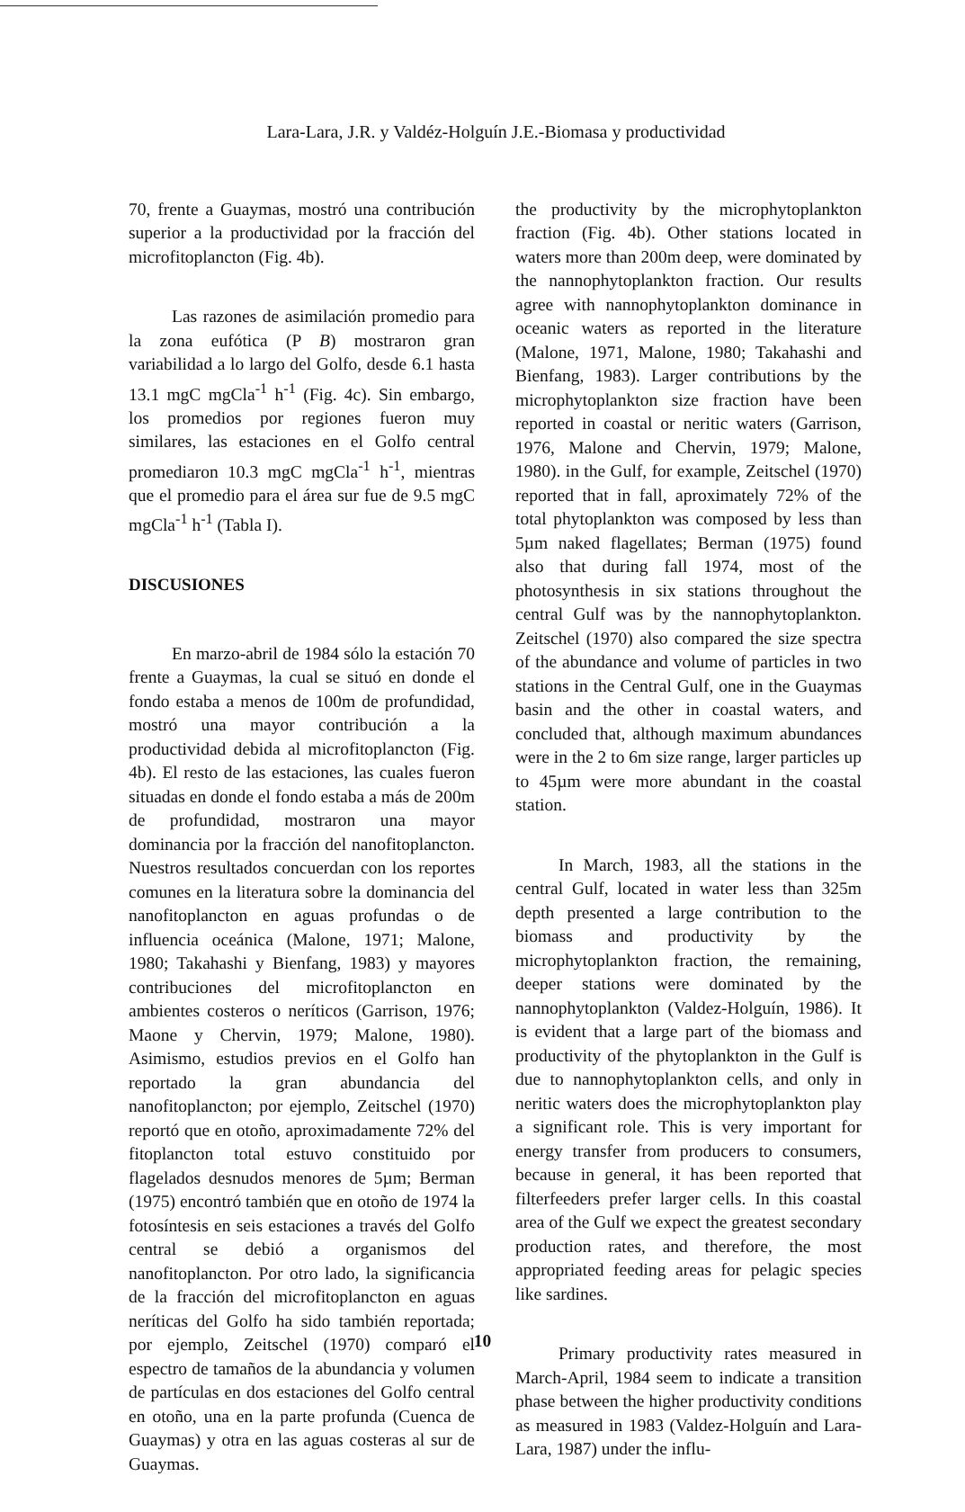Lara-Lara, J.R. y Valdéz-Holguín J.E.-Biomasa y productividad
70, frente a Guaymas, mostró una contribución superior a la productividad por la fracción del microfitoplancton (Fig. 4b).
Las razones de asimilación promedio para la zona eufótica (P B) mostraron gran variabilidad a lo largo del Golfo, desde 6.1 hasta 13.1 mgC mgCla<sup>-1</sup> h<sup>-1</sup> (Fig. 4c). Sin embargo, los promedios por regiones fueron muy similares, las estaciones en el Golfo central promediaron 10.3 mgC mgCla<sup>-1</sup> h<sup>-1</sup>, mientras que el promedio para el área sur fue de 9.5 mgC mgCla<sup>-1</sup> h<sup>-1</sup> (Tabla I).
DISCUSIONES
En marzo-abril de 1984 sólo la estación 70 frente a Guaymas, la cual se situó en donde el fondo estaba a menos de 100m de profundidad, mostró una mayor contribución a la productividad debida al microfitoplancton (Fig. 4b). El resto de las estaciones, las cuales fueron situadas en donde el fondo estaba a más de 200m de profundidad, mostraron una mayor dominancia por la fracción del nanofitoplancton. Nuestros resultados concuerdan con los reportes comunes en la literatura sobre la dominancia del nanofitoplancton en aguas profundas o de influencia oceánica (Malone, 1971; Malone, 1980; Takahashi y Bienfang, 1983) y mayores contribuciones del microfitoplancton en ambientes costeros o neríticos (Garrison, 1976; Maone y Chervin, 1979; Malone, 1980). Asimismo, estudios previos en el Golfo han reportado la gran abundancia del nanofitoplancton; por ejemplo, Zeitschel (1970) reportó que en otoño, aproximadamente 72% del fitoplancton total estuvo constituido por flagelados desnudos menores de 5µm; Berman (1975) encontró también que en otoño de 1974 la fotosíntesis en seis estaciones a través del Golfo central se debió a organismos del nanofitoplancton. Por otro lado, la significancia de la fracción del microfitoplancton en aguas neríticas del Golfo ha sido también reportada; por ejemplo, Zeitschel (1970) comparó el espectro de tamaños de la abundancia y volumen de partículas en dos estaciones del Golfo central en otoño, una en la parte profunda (Cuenca de Guaymas) y otra en las aguas costeras al sur de Guaymas.
the productivity by the microphytoplankton fraction (Fig. 4b). Other stations located in waters more than 200m deep, were dominated by the nannophytoplankton fraction. Our results agree with nannophytoplankton dominance in oceanic waters as reported in the literature (Malone, 1971, Malone, 1980; Takahashi and Bienfang, 1983). Larger contributions by the microphytoplankton size fraction have been reported in coastal or neritic waters (Garrison, 1976, Malone and Chervin, 1979; Malone, 1980). in the Gulf, for example, Zeitschel (1970) reported that in fall, aproximately 72% of the total phytoplankton was composed by less than 5µm naked flagellates; Berman (1975) found also that during fall 1974, most of the photosynthesis in six stations throughout the central Gulf was by the nannophytoplankton. Zeitschel (1970) also compared the size spectra of the abundance and volume of particles in two stations in the Central Gulf, one in the Guaymas basin and the other in coastal waters, and concluded that, although maximum abundances were in the 2 to 6m size range, larger particles up to 45µm were more abundant in the coastal station.
In March, 1983, all the stations in the central Gulf, located in water less than 325m depth presented a large contribution to the biomass and productivity by the microphytoplankton fraction, the remaining, deeper stations were dominated by the nannophytoplankton (Valdez-Holguín, 1986). It is evident that a large part of the biomass and productivity of the phytoplankton in the Gulf is due to nannophytoplankton cells, and only in neritic waters does the microphytoplankton play a significant role. This is very important for energy transfer from producers to consumers, because in general, it has been reported that filterfeeders prefer larger cells. In this coastal area of the Gulf we expect the greatest secondary production rates, and therefore, the most appropriated feeding areas for pelagic species like sardines.
Primary productivity rates measured in March-April, 1984 seem to indicate a transition phase between the higher productivity conditions as measured in 1983 (Valdez-Holguín and Lara-Lara, 1987) under the influ-
10